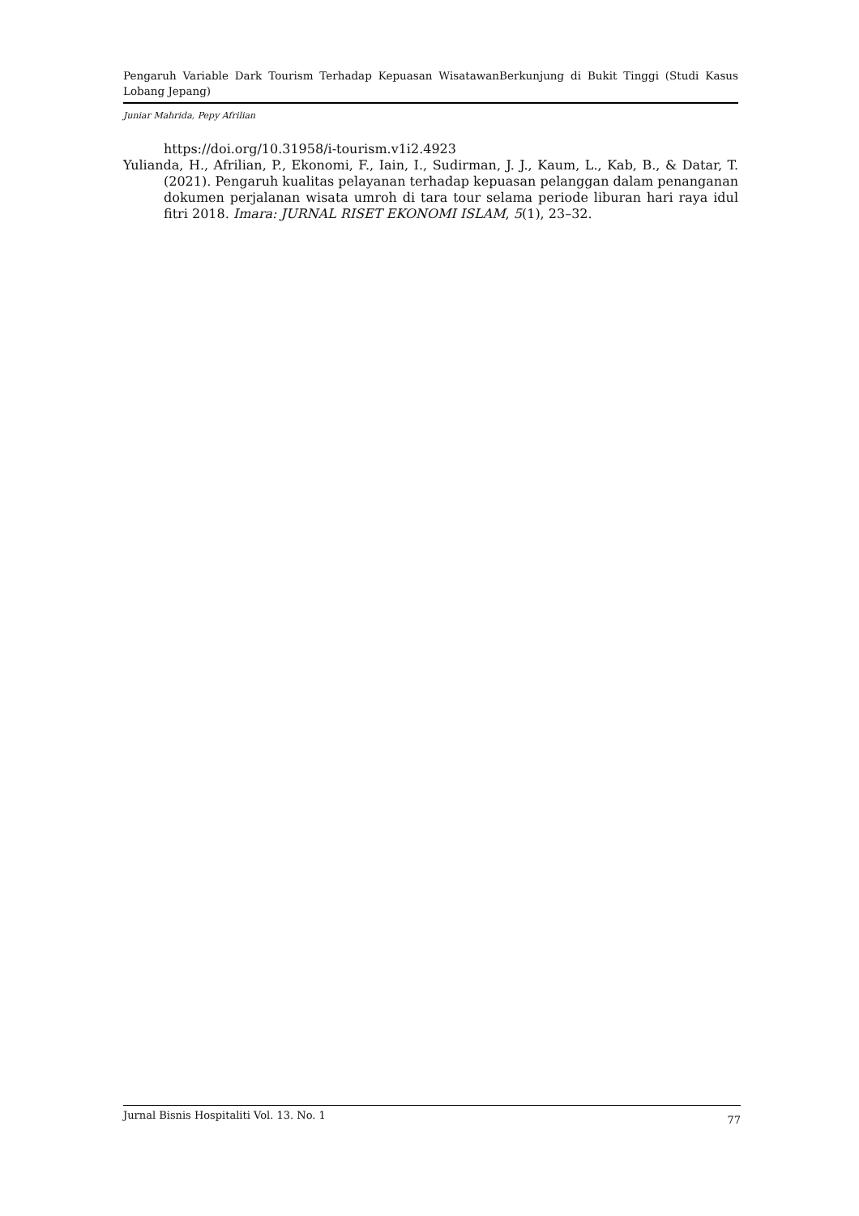Pengaruh Variable Dark Tourism Terhadap Kepuasan WisatawanBerkunjung di Bukit Tinggi (Studi Kasus Lobang Jepang)
Juniar Mahrida, Pepy Afrilian
https://doi.org/10.31958/i-tourism.v1i2.4923
Yulianda, H., Afrilian, P., Ekonomi, F., Iain, I., Sudirman, J. J., Kaum, L., Kab, B., & Datar, T. (2021). Pengaruh kualitas pelayanan terhadap kepuasan pelanggan dalam penanganan dokumen perjalanan wisata umroh di tara tour selama periode liburan hari raya idul fitri 2018. Imara: JURNAL RISET EKONOMI ISLAM, 5(1), 23–32.
Jurnal Bisnis Hospitaliti Vol. 13. No. 1 77